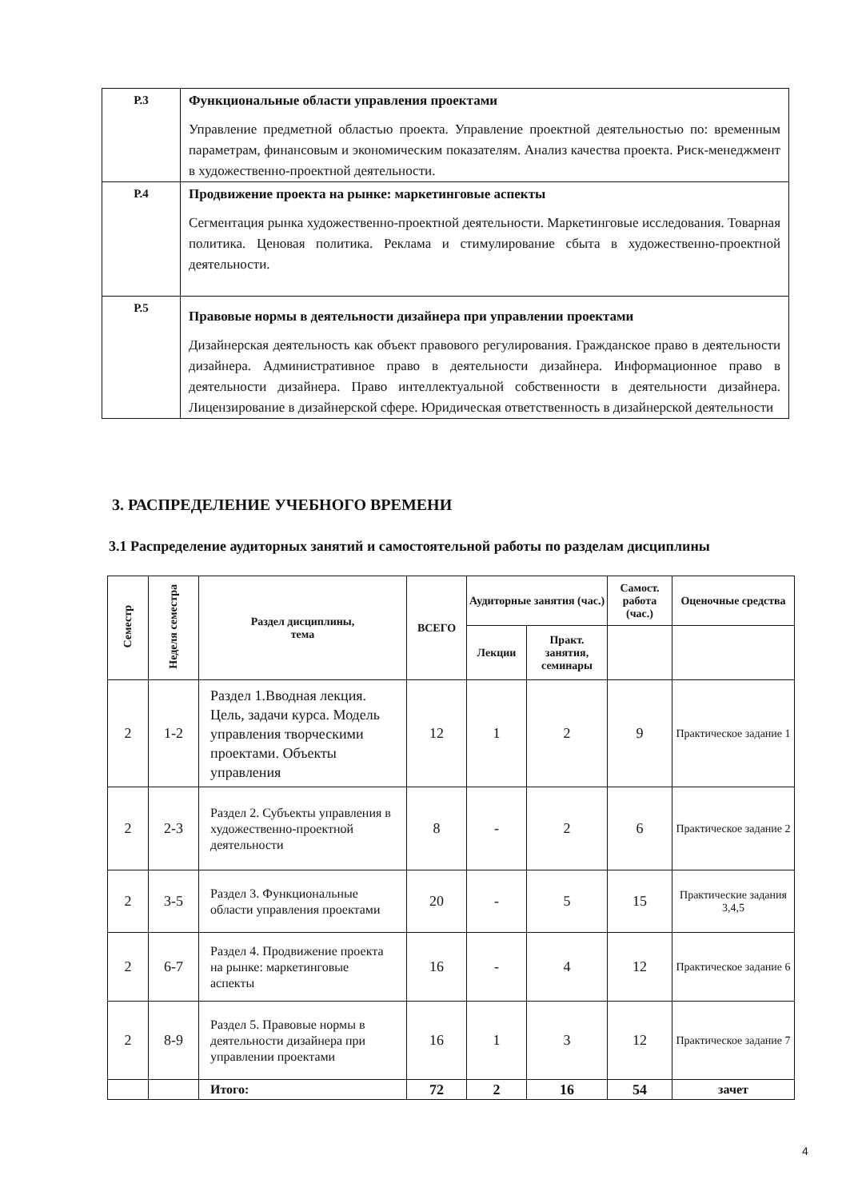| Р.3 | Функциональные области управления проектами Управление предметной областью проекта. Управление проектной деятельностью по: временным параметрам, финансовым и экономическим показателям. Анализ качества проекта. Риск-менеджмент в художественно-проектной деятельности. |
| Р.4 | Продвижение проекта на рынке: маркетинговые аспекты Сегментация рынка художественно-проектной деятельности. Маркетинговые исследования. Товарная политика. Ценовая политика. Реклама и стимулирование сбыта в художественно-проектной деятельности. |
| Р.5 | Правовые нормы в деятельности дизайнера при управлении проектами Дизайнерская деятельность как объект правового регулирования. Гражданское право в деятельности дизайнера. Административное право в деятельности дизайнера. Информационное право в деятельности дизайнера. Право интеллектуальной собственности в деятельности дизайнера. Лицензирование в дизайнерской сфере. Юридическая ответственность в дизайнерской деятельности |
3. РАСПРЕДЕЛЕНИЕ УЧЕБНОГО ВРЕМЕНИ
3.1 Распределение аудиторных занятий и самостоятельной работы по разделам дисциплины
| Семестр | Неделя семестра | Раздел дисциплины, тема | ВСЕГО | Аудиторные занятия (час.) | | Самост. работа (час.) | Оценочные средства |
| --- | --- | --- | --- | --- | --- | --- | --- |
| | | | | Лекции | Практ. занятия, семинары | | |
| 2 | 1-2 | Раздел 1.Вводная лекция. Цель, задачи курса. Модель управления творческими проектами. Объекты управления | 12 | 1 | 2 | 9 | Практическое задание 1 |
| 2 | 2-3 | Раздел 2. Субъекты управления в художественно-проектной деятельности | 8 | - | 2 | 6 | Практическое задание 2 |
| 2 | 3-5 | Раздел 3. Функциональные области управления проектами | 20 | - | 5 | 15 | Практические задания 3,4,5 |
| 2 | 6-7 | Раздел 4. Продвижение проекта на рынке: маркетинговые аспекты | 16 | - | 4 | 12 | Практическое задание 6 |
| 2 | 8-9 | Раздел 5. Правовые нормы в деятельности дизайнера при управлении проектами | 16 | 1 | 3 | 12 | Практическое задание 7 |
| | | Итого: | 72 | 2 | 16 | 54 | зачет |
4